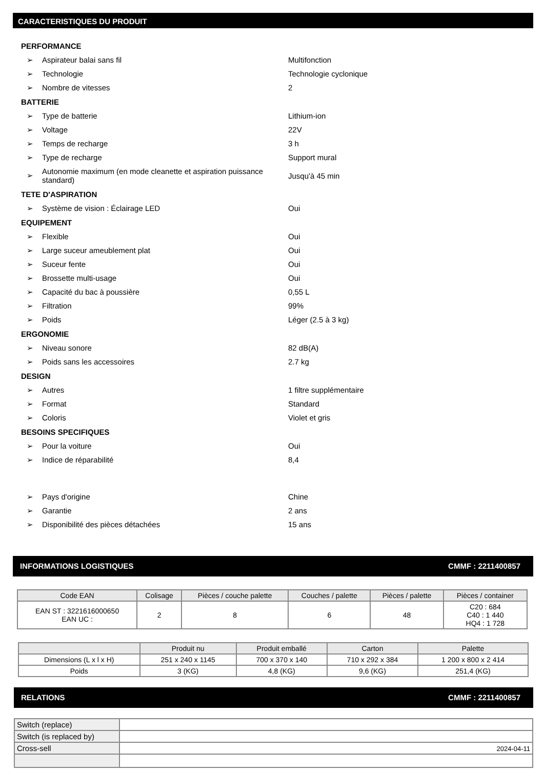CARACTERISTIQUES DU PRODUIT
PERFORMANCE
➢ Aspirateur balai sans fil Multifonction
➢ Technologie Technologie cyclonique
➢ Nombre de vitesses 2
BATTERIE
➢ Type de batterie Lithium-ion
➢ Voltage 22V
➢ Temps de recharge 3 h
➢ Type de recharge Support mural
➢ Autonomie maximum (en mode cleanette et aspiration puissance standard) Jusqu'à 45 min
TETE D'ASPIRATION
➢ Système de vision : Éclairage LED Oui
EQUIPEMENT
➢ Flexible Oui
➢ Large suceur ameublement plat Oui
➢ Suceur fente Oui
➢ Brossette multi-usage Oui
➢ Capacité du bac à poussière 0,55 L
➢ Filtration 99%
➢ Poids Léger (2.5 à 3 kg)
ERGONOMIE
➢ Niveau sonore 82 dB(A)
➢ Poids sans les accessoires 2.7 kg
DESIGN
➢ Autres 1 filtre supplémentaire
➢ Format Standard
➢ Coloris Violet et gris
BESOINS SPECIFIQUES
➢ Pour la voiture Oui
➢ Indice de réparabilité 8,4
➢ Pays d'origine Chine
➢ Garantie 2 ans
➢ Disponibilité des pièces détachées 15 ans
INFORMATIONS LOGISTIQUES CMMF : 2211400857
| Code EAN | Colisage | Pièces / couche palette | Couches / palette | Pièces / palette | Pièces / container |
| --- | --- | --- | --- | --- | --- |
| EAN ST : 3221616000650 EAN UC : | 2 | 8 | 6 | 48 | C20 : 684 C40 : 1 440 HQ4 : 1 728 |
| | Produit nu | Produit emballé | Carton | Palette |
| --- | --- | --- | --- | --- |
| Dimensions (L x l x H) | 251 x 240 x 1145 | 700 x 370 x 140 | 710 x 292 x 384 | 1 200 x 800 x 2 414 |
| Poids | 3 (KG) | 4,8 (KG) | 9,6 (KG) | 251,4 (KG) |
RELATIONS CMMF : 2211400857
| Switch (replace) | |
| Switch (is replaced by) | |
| Cross-sell | 2024-04-11 |